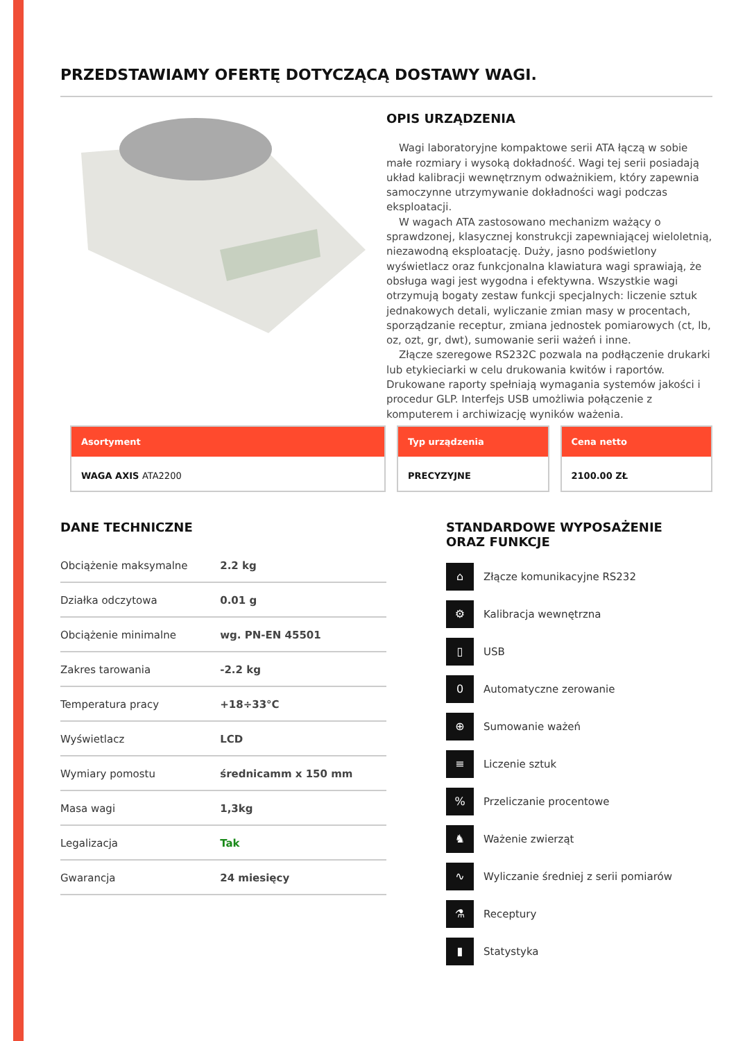PRZEDSTAWIAMY OFERTĘ DOTYCZĄCĄ DOSTAWY WAGI.
OPIS URZĄDZENIA
Wagi laboratoryjne kompaktowe serii ATA łączą w sobie małe rozmiary i wysoką dokładność. Wagi tej serii posiadają układ kalibracji wewnętrznym odważnikiem, który zapewnia samoczynne utrzymywanie dokładności wagi podczas eksploatacji.
W wagach ATA zastosowano mechanizm ważący o sprawdzonej, klasycznej konstrukcji zapewniającej wieloletnią, niezawodną eksploatację. Duży, jasno podświetlony wyświetlacz oraz funkcjonalna klawiatura wagi sprawiają, że obsługa wagi jest wygodna i efektywna. Wszystkie wagi otrzymują bogaty zestaw funkcji specjalnych: liczenie sztuk jednakowych detali, wyliczanie zmian masy w procentach, sporządzanie receptur, zmiana jednostek pomiarowych (ct, lb, oz, ozt, gr, dwt), sumowanie serii ważeń i inne.
Złącze szeregowe RS232C pozwala na podłączenie drukarki lub etykieciarki w celu drukowania kwitów i raportów. Drukowane raporty spełniają wymagania systemów jakości i procedur GLP. Interfejs USB umożliwia połączenie z komputerem i archiwizację wyników ważenia.
Asortyment
WAGA AXIS ATA2200
Typ urządzenia
PRECYZYJNE
Cena netto
2100.00 ZŁ
DANE TECHNICZNE
| Obciążenie maksymalne | 2.2 kg |
| Działka odczytowa | 0.01 g |
| Obciążenie minimalne | wg. PN-EN 45501 |
| Zakres tarowania | -2.2 kg |
| Temperatura pracy | +18÷33°C |
| Wyświetlacz | LCD |
| Wymiary pomostu | średnicamm x 150 mm |
| Masa wagi | 1,3kg |
| Legalizacja | Tak |
| Gwarancja | 24 miesięcy |
STANDARDOWE WYPOSAŻENIE
ORAZ FUNKCJE
⌂ Złącze komunikacyjne RS232
⚙ Kalibracja wewnętrzna
▯ USB
0 Automatyczne zerowanie
⊕ Sumowanie ważeń
≡ Liczenie sztuk
% Przeliczanie procentowe
♞ Ważenie zwierząt
∿ Wyliczanie średniej z serii pomiarów
⚗ Receptury
▮ Statystyka